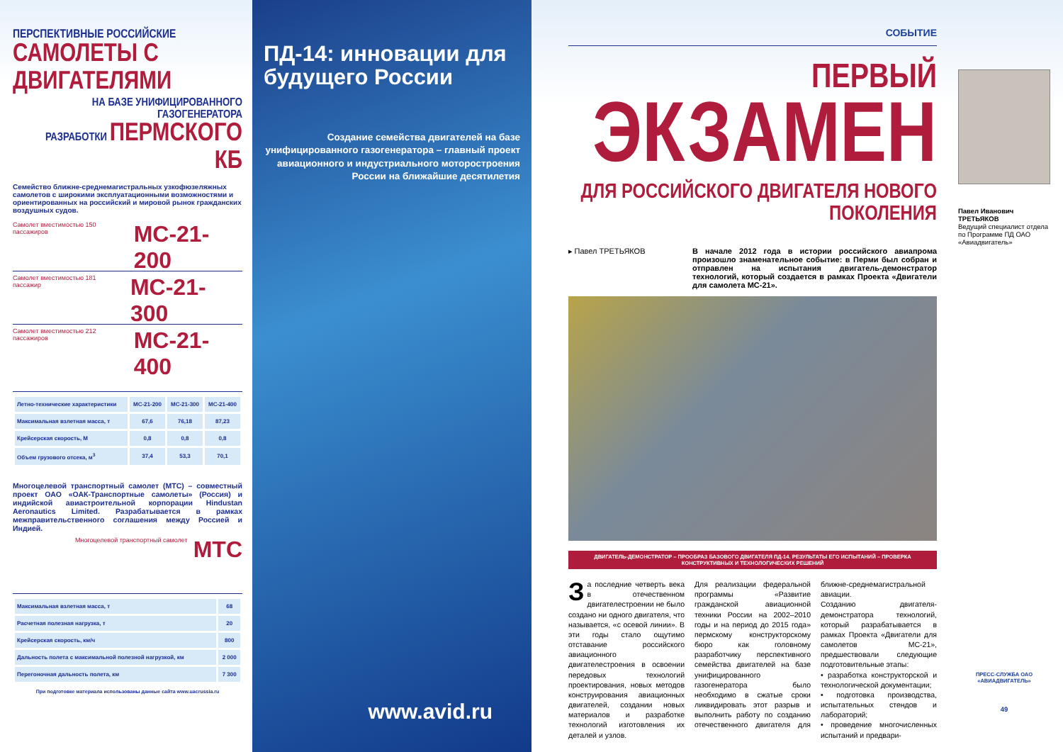ПЕРСПЕКТИВНЫЕ РОССИЙСКИЕ
САМОЛЕТЫ С ДВИГАТЕЛЯМИ
НА БАЗЕ УНИФИЦИРОВАННОГО ГАЗОГЕНЕРАТОРА
РАЗРАБОТКИ ПЕРМСКОГО КБ
Семейство ближне-среднемагистральных узкофюзеляжных самолетов с широкими эксплуатационными возможностями и ориентированных на российский и мировой рынок гражданских воздушных судов.
Самолет вместимостью 150 пассажиров МС-21-200
Самолет вместимостью 181 пассажир МС-21-300
Самолет вместимостью 212 пассажиров МС-21-400
| Летно-технические характеристики | МС-21-200 | МС-21-300 | МС-21-400 |
| --- | --- | --- | --- |
| Максимальная взлетная масса, т | 67,6 | 76,18 | 87,23 |
| Крейсерская скорость, М | 0,8 | 0,8 | 0,8 |
| Объем грузового отсека, м<sup>3</sup> | 37,4 | 53,3 | 70,1 |
Многоцелевой транспортный самолет (МТС) – совместный проект ОАО «ОАК-Транспортные самолеты» (Россия) и индийской авиастроительной корпорации Hindustan Aeronautics Limited. Разрабатывается в рамках межправительственного соглашения между Россией и Индией.
Многоцелевой транспортный самолет МТС
| Максимальная взлетная масса, т | 68 |
| Расчетная полезная нагрузка, т | 20 |
| Крейсерская скорость, км/ч | 800 |
| Дальность полета с максимальной полезной нагрузкой, км | 2 000 |
| Перегоночная дальность полета, км | 7 300 |
При подготовке материала использованы данные сайта www.uacrussia.ru
ПД-14: инновации для будущего России
Создание семейства двигателей на базе унифицированного газогенератора – главный проект авиационного и индустриального моторостроения России на ближайшие десятилетия
www.avid.ru
СОБЫТИЕ
ПЕРВЫЙ ЭКЗАМЕН
ДЛЯ РОССИЙСКОГО ДВИГАТЕЛЯ НОВОГО ПОКОЛЕНИЯ
▸ Павел ТРЕТЬЯКОВ В начале 2012 года в истории российского авиапрома произошло знаменательное событие: в Перми был собран и отправлен на испытания двигатель-демонстратор технологий, который создается в рамках Проекта «Двигатели для самолета МС-21».
ДВИГАТЕЛЬ-ДЕМОНСТРАТОР – ПРООБРАЗ БАЗОВОГО ДВИГАТЕЛЯ ПД-14. РЕЗУЛЬТАТЫ ЕГО ИСПЫТАНИЙ – ПРОВЕРКА КОНСТРУКТИВНЫХ И ТЕХНОЛОГИЧЕСКИХ РЕШЕНИЙ
За последние четверть века в отечественном двигателестроении не было создано ни одного двигателя, что называется, «с осевой линии». В эти годы стало ощутимо отставание российского авиационного двигателестроения в освоении передовых технологий проектирования, новых методов конструирования авиационных двигателей, создании новых материалов и разработке технологий изготовления их деталей и узлов.
Для реализации федеральной программы «Развитие гражданской авиационной техники России на 2002–2010 годы и на период до 2015 года» пермскому конструкторскому бюро как головному разработчику перспективного семейства двигателей на базе унифицированного газогенератора было необходимо в сжатые сроки ликвидировать этот разрыв и выполнить работу по созданию отечественного двигателя для ближне-среднемагистральной авиации.
Созданию двигателя-демонстратора технологий, который разрабатывается в рамках Проекта «Двигатели для самолетов МС-21», предшествовали следующие подготовительные этапы:
• разработка конструкторской и технологической документации;
• подготовка производства, испытательных стендов и лабораторий;
• проведение многочисленных испытаний и предвари-
Павел Иванович ТРЕТЬЯКОВ
Ведущий специалист отдела по Программе ПД ОАО «Авиадвигатель»
ПРЕСС-СЛУЖБА ОАО «АВИАДВИГАТЕЛЬ»
49